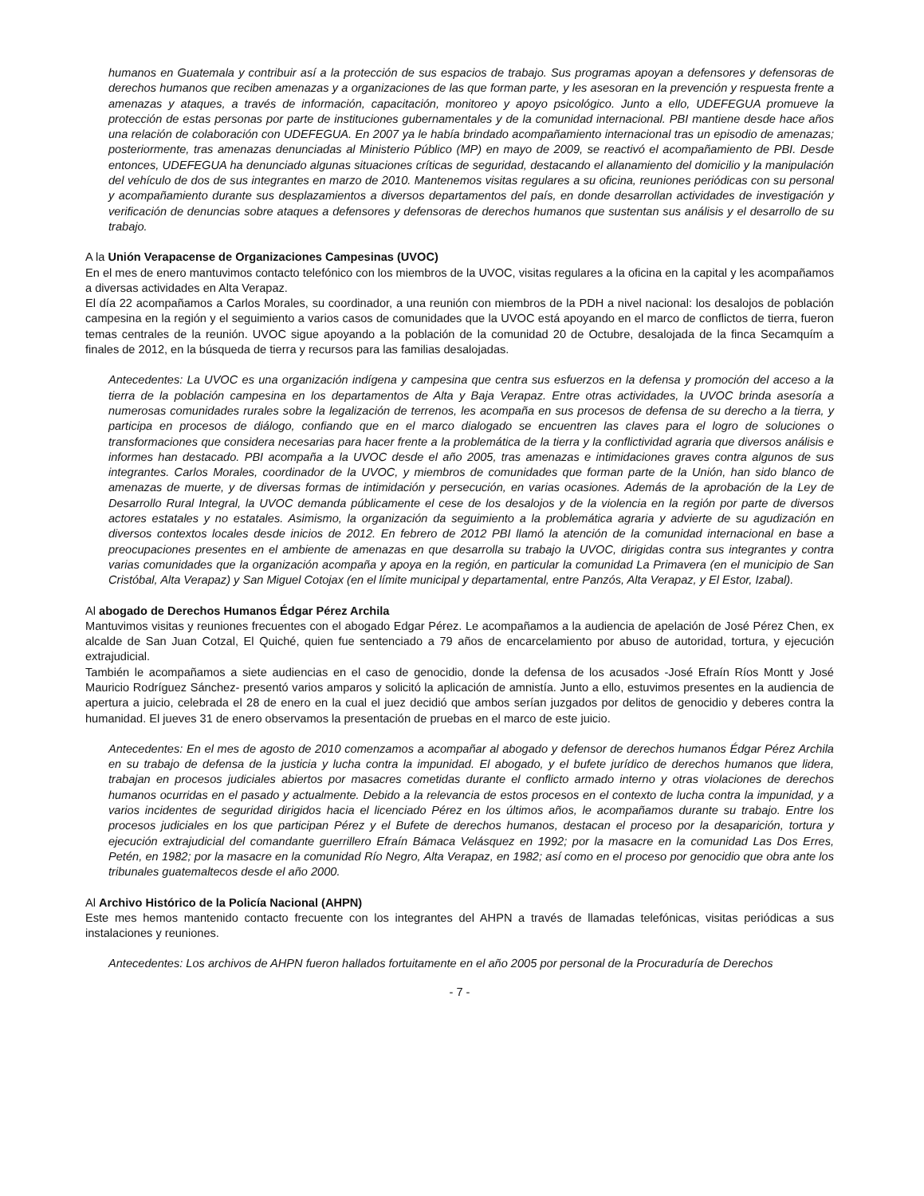humanos en Guatemala y contribuir así a la protección de sus espacios de trabajo. Sus programas apoyan a defensores y defensoras de derechos humanos que reciben amenazas y a organizaciones de las que forman parte, y les asesoran en la prevención y respuesta frente a amenazas y ataques, a través de información, capacitación, monitoreo y apoyo psicológico. Junto a ello, UDEFEGUA promueve la protección de estas personas por parte de instituciones gubernamentales y de la comunidad internacional. PBI mantiene desde hace años una relación de colaboración con UDEFEGUA. En 2007 ya le había brindado acompañamiento internacional tras un episodio de amenazas; posteriormente, tras amenazas denunciadas al Ministerio Público (MP) en mayo de 2009, se reactivó el acompañamiento de PBI. Desde entonces, UDEFEGUA ha denunciado algunas situaciones críticas de seguridad, destacando el allanamiento del domicilio y la manipulación del vehículo de dos de sus integrantes en marzo de 2010. Mantenemos visitas regulares a su oficina, reuniones periódicas con su personal y acompañamiento durante sus desplazamientos a diversos departamentos del país, en donde desarrollan actividades de investigación y verificación de denuncias sobre ataques a defensores y defensoras de derechos humanos que sustentan sus análisis y el desarrollo de su trabajo.
A la Unión Verapacense de Organizaciones Campesinas (UVOC)
En el mes de enero mantuvimos contacto telefónico con los miembros de la UVOC, visitas regulares a la oficina en la capital y les acompañamos a diversas actividades en Alta Verapaz.
El día 22 acompañamos a Carlos Morales, su coordinador, a una reunión con miembros de la PDH a nivel nacional: los desalojos de población campesina en la región y el seguimiento a varios casos de comunidades que la UVOC está apoyando en el marco de conflictos de tierra, fueron temas centrales de la reunión. UVOC sigue apoyando a la población de la comunidad 20 de Octubre, desalojada de la finca Secamquím a finales de 2012, en la búsqueda de tierra y recursos para las familias desalojadas.
Antecedentes: La UVOC es una organización indígena y campesina que centra sus esfuerzos en la defensa y promoción del acceso a la tierra de la población campesina en los departamentos de Alta y Baja Verapaz. Entre otras actividades, la UVOC brinda asesoría a numerosas comunidades rurales sobre la legalización de terrenos, les acompaña en sus procesos de defensa de su derecho a la tierra, y participa en procesos de diálogo, confiando que en el marco dialogado se encuentren las claves para el logro de soluciones o transformaciones que considera necesarias para hacer frente a la problemática de la tierra y la conflictividad agraria que diversos análisis e informes han destacado. PBI acompaña a la UVOC desde el año 2005, tras amenazas e intimidaciones graves contra algunos de sus integrantes. Carlos Morales, coordinador de la UVOC, y miembros de comunidades que forman parte de la Unión, han sido blanco de amenazas de muerte, y de diversas formas de intimidación y persecución, en varias ocasiones. Además de la aprobación de la Ley de Desarrollo Rural Integral, la UVOC demanda públicamente el cese de los desalojos y de la violencia en la región por parte de diversos actores estatales y no estatales. Asimismo, la organización da seguimiento a la problemática agraria y advierte de su agudización en diversos contextos locales desde inicios de 2012. En febrero de 2012 PBI llamó la atención de la comunidad internacional en base a preocupaciones presentes en el ambiente de amenazas en que desarrolla su trabajo la UVOC, dirigidas contra sus integrantes y contra varias comunidades que la organización acompaña y apoya en la región, en particular la comunidad La Primavera (en el municipio de San Cristóbal, Alta Verapaz) y San Miguel Cotojax (en el límite municipal y departamental, entre Panzós, Alta Verapaz, y El Estor, Izabal).
Al abogado de Derechos Humanos Édgar Pérez Archila
Mantuvimos visitas y reuniones frecuentes con el abogado Edgar Pérez. Le acompañamos a la audiencia de apelación de José Pérez Chen, ex alcalde de San Juan Cotzal, El Quiché, quien fue sentenciado a 79 años de encarcelamiento por abuso de autoridad, tortura, y ejecución extrajudicial.
También le acompañamos a siete audiencias en el caso de genocidio, donde la defensa de los acusados -José Efraín Ríos Montt y José Mauricio Rodríguez Sánchez- presentó varios amparos y solicitó la aplicación de amnistía. Junto a ello, estuvimos presentes en la audiencia de apertura a juicio, celebrada el 28 de enero en la cual el juez decidió que ambos serían juzgados por delitos de genocidio y deberes contra la humanidad. El jueves 31 de enero observamos la presentación de pruebas en el marco de este juicio.
Antecedentes: En el mes de agosto de 2010 comenzamos a acompañar al abogado y defensor de derechos humanos Édgar Pérez Archila en su trabajo de defensa de la justicia y lucha contra la impunidad. El abogado, y el bufete jurídico de derechos humanos que lidera, trabajan en procesos judiciales abiertos por masacres cometidas durante el conflicto armado interno y otras violaciones de derechos humanos ocurridas en el pasado y actualmente. Debido a la relevancia de estos procesos en el contexto de lucha contra la impunidad, y a varios incidentes de seguridad dirigidos hacia el licenciado Pérez en los últimos años, le acompañamos durante su trabajo. Entre los procesos judiciales en los que participan Pérez y el Bufete de derechos humanos, destacan el proceso por la desaparición, tortura y ejecución extrajudicial del comandante guerrillero Efraín Bámaca Velásquez en 1992; por la masacre en la comunidad Las Dos Erres, Petén, en 1982; por la masacre en la comunidad Río Negro, Alta Verapaz, en 1982; así como en el proceso por genocidio que obra ante los tribunales guatemaltecos desde el año 2000.
Al Archivo Histórico de la Policía Nacional (AHPN)
Este mes hemos mantenido contacto frecuente con los integrantes del AHPN a través de llamadas telefónicas, visitas periódicas a sus instalaciones y reuniones.
Antecedentes: Los archivos de AHPN fueron hallados fortuitamente en el año 2005 por personal de la Procuraduría de Derechos
- 7 -